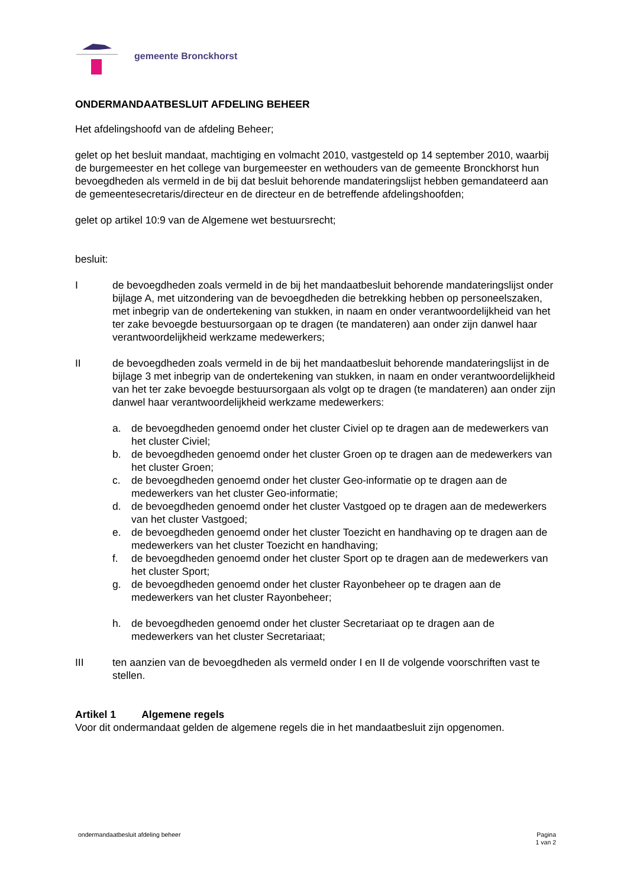gemeente Bronckhorst
ONDERMANDAATBESLUIT AFDELING BEHEER
Het afdelingshoofd van de afdeling Beheer;
gelet op het besluit mandaat, machtiging en volmacht 2010, vastgesteld op 14 september 2010, waarbij de burgemeester en het college van burgemeester en wethouders van de gemeente Bronckhorst hun bevoegdheden als vermeld in de bij dat besluit behorende mandateringslijst hebben gemandateerd aan de gemeentesecretaris/directeur en de directeur en de betreffende afdelingshoofden;
gelet op artikel 10:9 van de Algemene wet bestuursrecht;
besluit:
I de bevoegdheden zoals vermeld in de bij het mandaatbesluit behorende mandateringslijst onder bijlage A, met uitzondering van de bevoegdheden die betrekking hebben op personeelszaken, met inbegrip van de ondertekening van stukken, in naam en onder verantwoordelijkheid van het ter zake bevoegde bestuursorgaan op te dragen (te mandateren) aan onder zijn danwel haar verantwoordelijkheid werkzame medewerkers;
II de bevoegdheden zoals vermeld in de bij het mandaatbesluit behorende mandateringslijst in de bijlage 3 met inbegrip van de ondertekening van stukken, in naam en onder verantwoordelijkheid van het ter zake bevoegde bestuursorgaan als volgt op te dragen (te mandateren) aan onder zijn danwel haar verantwoordelijkheid werkzame medewerkers:
a. de bevoegdheden genoemd onder het cluster Civiel op te dragen aan de medewerkers van het cluster Civiel;
b. de bevoegdheden genoemd onder het cluster Groen op te dragen aan de medewerkers van het cluster Groen;
c. de bevoegdheden genoemd onder het cluster Geo-informatie op te dragen aan de medewerkers van het cluster Geo-informatie;
d. de bevoegdheden genoemd onder het cluster Vastgoed op te dragen aan de medewerkers van het cluster Vastgoed;
e. de bevoegdheden genoemd onder het cluster Toezicht en handhaving op te dragen aan de medewerkers van het cluster Toezicht en handhaving;
f. de bevoegdheden genoemd onder het cluster Sport op te dragen aan de medewerkers van het cluster Sport;
g. de bevoegdheden genoemd onder het cluster Rayonbeheer op te dragen aan de medewerkers van het cluster Rayonbeheer;
h. de bevoegdheden genoemd onder het cluster Secretariaat op te dragen aan de medewerkers van het cluster Secretariaat;
III ten aanzien van de bevoegdheden als vermeld onder I en II de volgende voorschriften vast te stellen.
Artikel 1 Algemene regels
Voor dit ondermandaat gelden de algemene regels die in het mandaatbesluit zijn opgenomen.
ondermandaatbesluit afdeling beheer Pagina
1 van 2